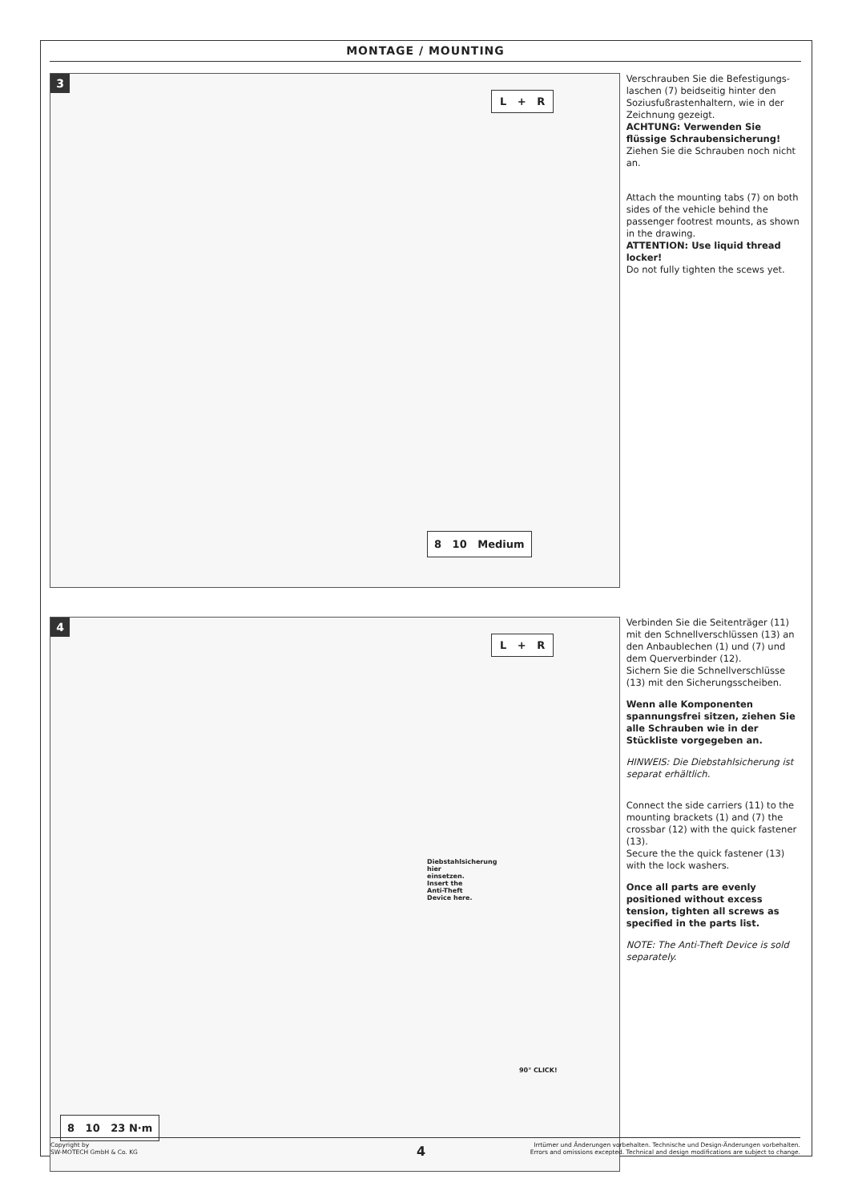MONTAGE / MOUNTING
3
L + R
8 10 Medium
Verschrauben Sie die Befestigungs-laschen (7) beidseitig hinter den Soziusfußrastenhaltern, wie in der Zeichnung gezeigt.
ACHTUNG: Verwenden Sie flüssige Schraubensicherung!
Ziehen Sie die Schrauben noch nicht an.
Attach the mounting tabs (7) on both sides of the vehicle behind the passenger footrest mounts, as shown in the drawing.
ATTENTION: Use liquid thread locker!
Do not fully tighten the scews yet.
4
L + R
Diebstahlsicherung hier einsetzen. Insert the Anti-Theft Device here.
90° CLICK!
8 10 23 N·m
Verbinden Sie die Seitenträger (11) mit den Schnellverschlüssen (13) an den Anbaublechen (1) und (7) und dem Querverbinder (12).
Sichern Sie die Schnellverschlüsse (13) mit den Sicherungsscheiben.
Wenn alle Komponenten spannungsfrei sitzen, ziehen Sie alle Schrauben wie in der Stückliste vorgegeben an.
HINWEIS: Die Diebstahlsicherung ist separat erhältlich.
Connect the side carriers (11) to the mounting brackets (1) and (7) the crossbar (12) with the quick fastener (13).
Secure the the quick fastener (13) with the lock washers.
Once all parts are evenly positioned without excess tension, tighten all screws as specified in the parts list.
NOTE: The Anti-Theft Device is sold separately.
Copyright by
SW-MOTECH GmbH & Co. KG
Irrtümer und Änderungen vorbehalten. Technische und Design-Änderungen vorbehalten.
Errors and omissions excepted. Technical and design modifications are subject to change.
4